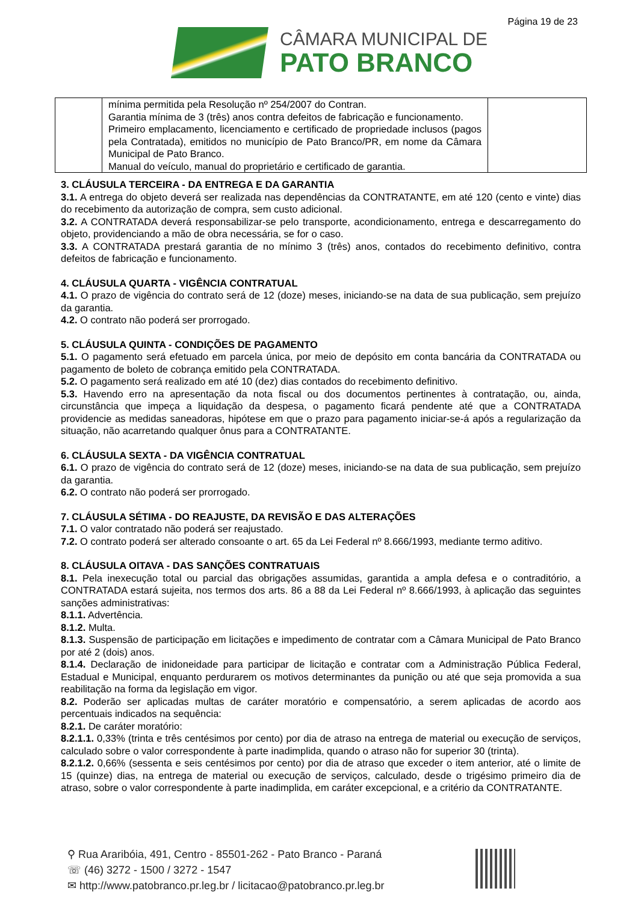Página 19 de 23
CÂMARA MUNICIPAL DE
PATO BRANCO
| | mínima permitida pela Resolução nº 254/2007 do Contran. Garantia mínima de 3 (três) anos contra defeitos de fabricação e funcionamento. Primeiro emplacamento, licenciamento e certificado de propriedade inclusos (pagos pela Contratada), emitidos no município de Pato Branco/PR, em nome da Câmara Municipal de Pato Branco. Manual do veículo, manual do proprietário e certificado de garantia. | |
3. CLÁUSULA TERCEIRA - DA ENTREGA E DA GARANTIA
3.1. A entrega do objeto deverá ser realizada nas dependências da CONTRATANTE, em até 120 (cento e vinte) dias do recebimento da autorização de compra, sem custo adicional.
3.2. A CONTRATADA deverá responsabilizar-se pelo transporte, acondicionamento, entrega e descarregamento do objeto, providenciando a mão de obra necessária, se for o caso.
3.3. A CONTRATADA prestará garantia de no mínimo 3 (três) anos, contados do recebimento definitivo, contra defeitos de fabricação e funcionamento.
4. CLÁUSULA QUARTA - VIGÊNCIA CONTRATUAL
4.1. O prazo de vigência do contrato será de 12 (doze) meses, iniciando-se na data de sua publicação, sem prejuízo da garantia.
4.2. O contrato não poderá ser prorrogado.
5. CLÁUSULA QUINTA - CONDIÇÕES DE PAGAMENTO
5.1. O pagamento será efetuado em parcela única, por meio de depósito em conta bancária da CONTRATADA ou pagamento de boleto de cobrança emitido pela CONTRATADA.
5.2. O pagamento será realizado em até 10 (dez) dias contados do recebimento definitivo.
5.3. Havendo erro na apresentação da nota fiscal ou dos documentos pertinentes à contratação, ou, ainda, circunstância que impeça a liquidação da despesa, o pagamento ficará pendente até que a CONTRATADA providencie as medidas saneadoras, hipótese em que o prazo para pagamento iniciar-se-á após a regularização da situação, não acarretando qualquer ônus para a CONTRATANTE.
6. CLÁUSULA SEXTA - DA VIGÊNCIA CONTRATUAL
6.1. O prazo de vigência do contrato será de 12 (doze) meses, iniciando-se na data de sua publicação, sem prejuízo da garantia.
6.2. O contrato não poderá ser prorrogado.
7. CLÁUSULA SÉTIMA - DO REAJUSTE, DA REVISÃO E DAS ALTERAÇÕES
7.1. O valor contratado não poderá ser reajustado.
7.2. O contrato poderá ser alterado consoante o art. 65 da Lei Federal nº 8.666/1993, mediante termo aditivo.
8. CLÁUSULA OITAVA - DAS SANÇÕES CONTRATUAIS
8.1. Pela inexecução total ou parcial das obrigações assumidas, garantida a ampla defesa e o contraditório, a CONTRATADA estará sujeita, nos termos dos arts. 86 a 88 da Lei Federal nº 8.666/1993, à aplicação das seguintes sanções administrativas:
8.1.1. Advertência.
8.1.2. Multa.
8.1.3. Suspensão de participação em licitações e impedimento de contratar com a Câmara Municipal de Pato Branco por até 2 (dois) anos.
8.1.4. Declaração de inidoneidade para participar de licitação e contratar com a Administração Pública Federal, Estadual e Municipal, enquanto perdurarem os motivos determinantes da punição ou até que seja promovida a sua reabilitação na forma da legislação em vigor.
8.2. Poderão ser aplicadas multas de caráter moratório e compensatório, a serem aplicadas de acordo aos percentuais indicados na sequência:
8.2.1. De caráter moratório:
8.2.1.1. 0,33% (trinta e três centésimos por cento) por dia de atraso na entrega de material ou execução de serviços, calculado sobre o valor correspondente à parte inadimplida, quando o atraso não for superior 30 (trinta).
8.2.1.2. 0,66% (sessenta e seis centésimos por cento) por dia de atraso que exceder o item anterior, até o limite de 15 (quinze) dias, na entrega de material ou execução de serviços, calculado, desde o trigésimo primeiro dia de atraso, sobre o valor correspondente à parte inadimplida, em caráter excepcional, e a critério da CONTRATANTE.
⚲ Rua Araribóia, 491, Centro - 85501-262 - Pato Branco - Paraná
☏ (46) 3272 - 1500 / 3272 - 1547
✉ http://www.patobranco.pr.leg.br / licitacao@patobranco.pr.leg.br